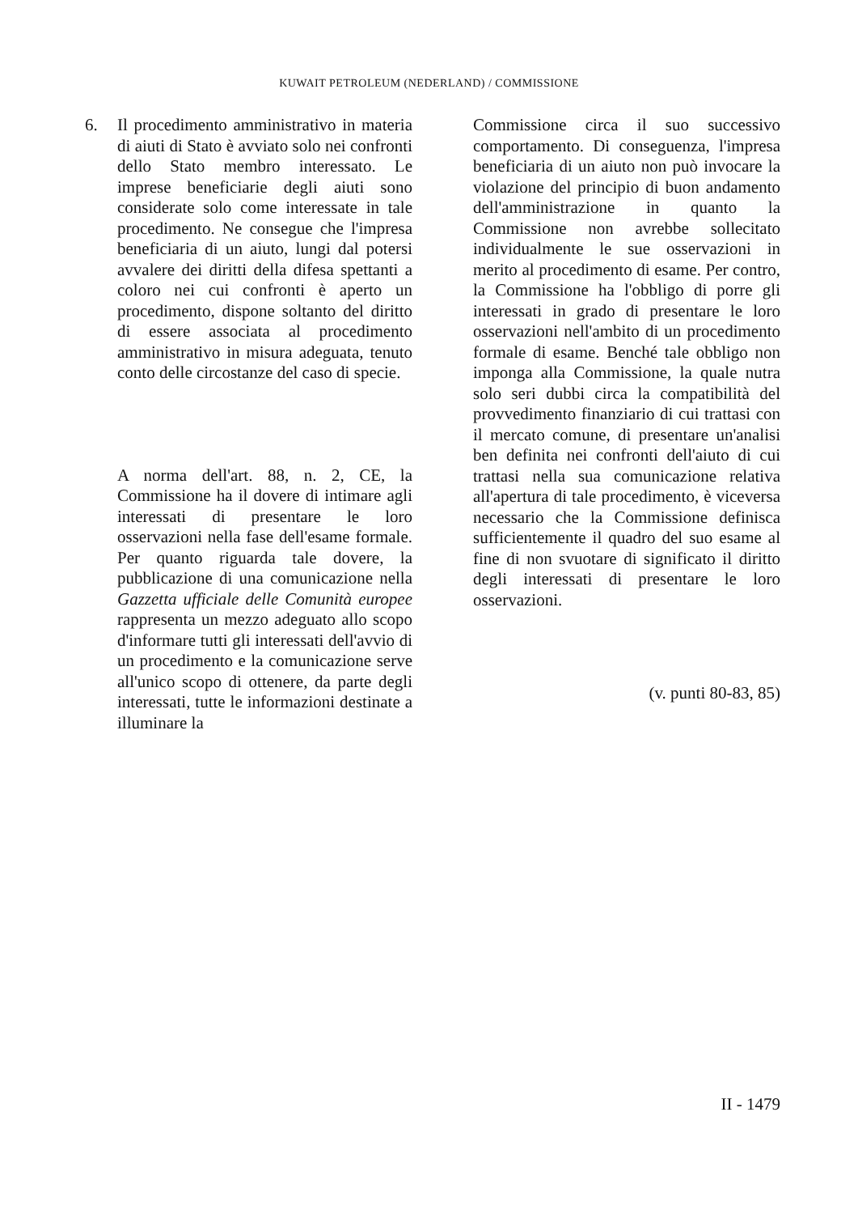KUWAIT PETROLEUM (NEDERLAND) / COMMISSIONE
6. Il procedimento amministrativo in materia di aiuti di Stato è avviato solo nei confronti dello Stato membro interessato. Le imprese beneficiarie degli aiuti sono considerate solo come interessate in tale procedimento. Ne consegue che l'impresa beneficiaria di un aiuto, lungi dal potersi avvalere dei diritti della difesa spettanti a coloro nei cui confronti è aperto un procedimento, dispone soltanto del diritto di essere associata al procedimento amministrativo in misura adeguata, tenuto conto delle circostanze del caso di specie.
A norma dell'art. 88, n. 2, CE, la Commissione ha il dovere di intimare agli interessati di presentare le loro osservazioni nella fase dell'esame formale. Per quanto riguarda tale dovere, la pubblicazione di una comunicazione nella Gazzetta ufficiale delle Comunità europee rappresenta un mezzo adeguato allo scopo d'informare tutti gli interessati dell'avvio di un procedimento e la comunicazione serve all'unico scopo di ottenere, da parte degli interessati, tutte le informazioni destinate a illuminare la
Commissione circa il suo successivo comportamento. Di conseguenza, l'impresa beneficiaria di un aiuto non può invocare la violazione del principio di buon andamento dell'amministrazione in quanto la Commissione non avrebbe sollecitato individualmente le sue osservazioni in merito al procedimento di esame. Per contro, la Commissione ha l'obbligo di porre gli interessati in grado di presentare le loro osservazioni nell'ambito di un procedimento formale di esame. Benché tale obbligo non imponga alla Commissione, la quale nutra solo seri dubbi circa la compatibilità del provvedimento finanziario di cui trattasi con il mercato comune, di presentare un'analisi ben definita nei confronti dell'aiuto di cui trattasi nella sua comunicazione relativa all'apertura di tale procedimento, è viceversa necessario che la Commissione definisca sufficientemente il quadro del suo esame al fine di non svuotare di significato il diritto degli interessati di presentare le loro osservazioni.
(v. punti 80-83, 85)
II - 1479